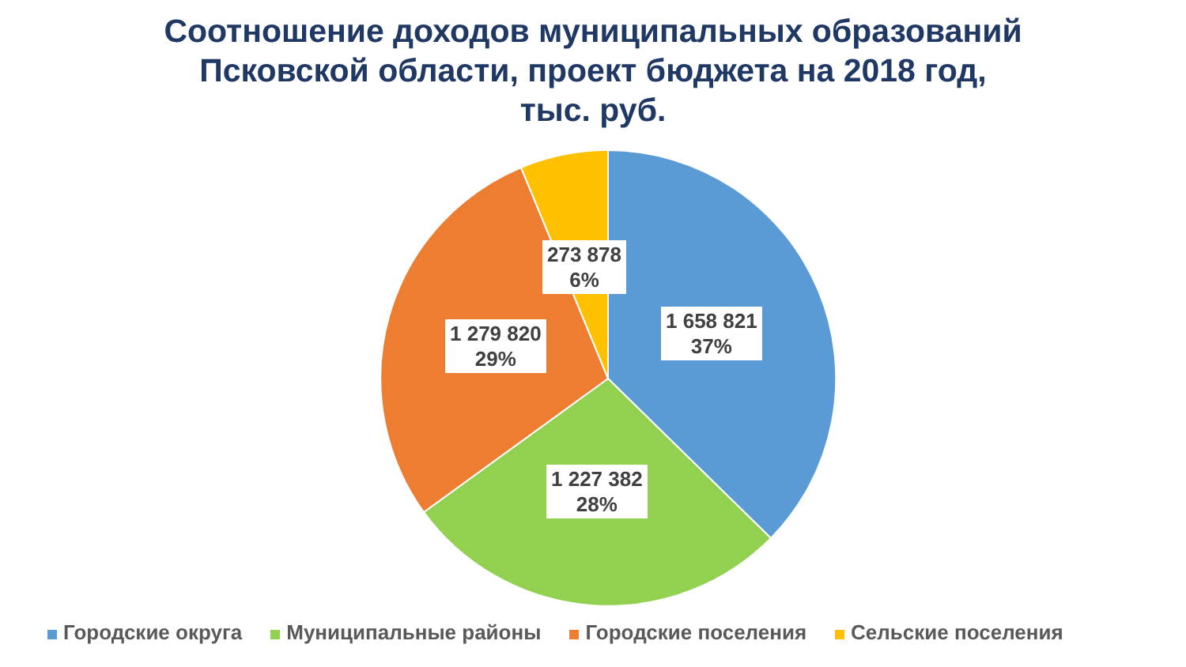Соотношение доходов муниципальных образований
Псковской области, проект бюджета на 2018 год,
тыс. руб.
273 878
6%
1 658 821
37%
1 279 820
29%
1 227 382
28%
Городские округа Муниципальные районы Городские поселения Сельские поселения